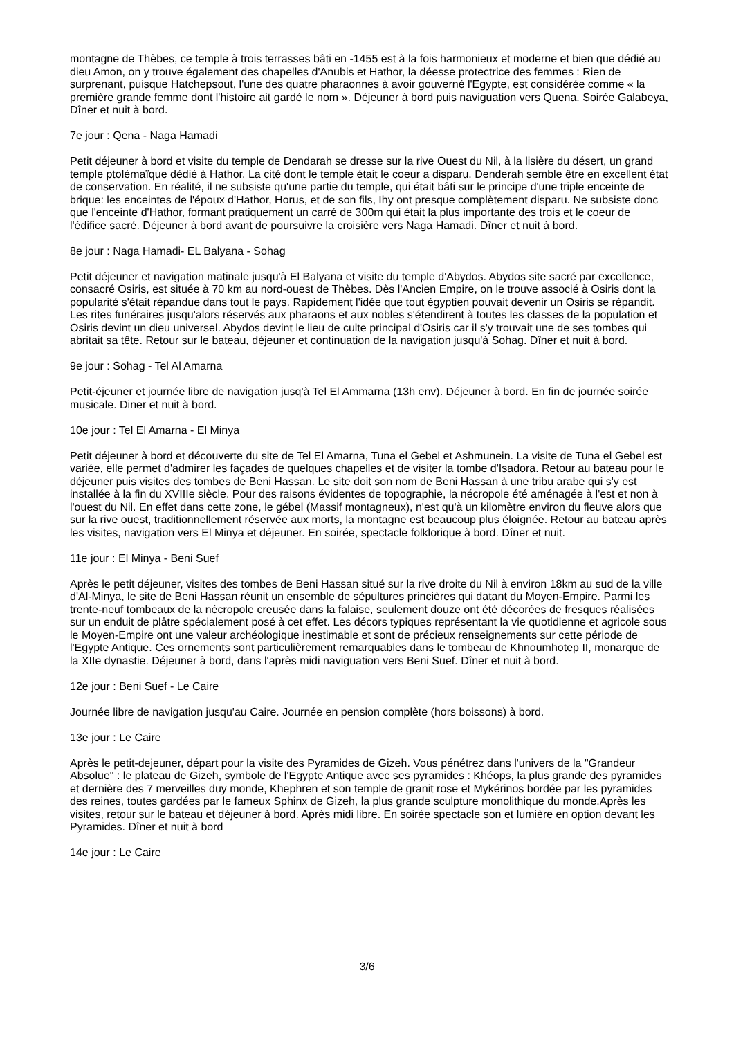montagne de Thèbes, ce temple à trois terrasses bâti en -1455 est à la fois harmonieux et moderne et bien que dédié au dieu Amon, on y trouve également des chapelles d'Anubis et Hathor, la déesse protectrice des femmes : Rien de surprenant, puisque Hatchepsout, l'une des quatre pharaonnes à avoir gouverné l'Egypte, est considérée comme « la première grande femme dont l'histoire ait gardé le nom ». Déjeuner à bord puis naviguation vers Quena. Soirée Galabeya, Dîner et nuit à bord.
7e jour : Qena - Naga Hamadi
Petit déjeuner à bord et visite du temple de Dendarah se dresse sur la rive Ouest du Nil, à la lisière du désert, un grand temple ptolémaïque dédié à Hathor. La cité dont le temple était le coeur a disparu. Denderah semble être en excellent état de conservation. En réalité, il ne subsiste qu'une partie du temple, qui était bâti sur le principe d'une triple enceinte de brique: les enceintes de l'époux d'Hathor, Horus, et de son fils, Ihy ont presque complètement disparu. Ne subsiste donc que l'enceinte d'Hathor, formant pratiquement un carré de 300m qui était la plus importante des trois et le coeur de l'édifice sacré. Déjeuner à bord avant de poursuivre la croisière vers Naga Hamadi. Dîner et nuit à bord.
8e jour : Naga Hamadi- EL Balyana - Sohag
Petit déjeuner et navigation matinale jusqu'à El Balyana et visite du temple d'Abydos. Abydos site sacré par excellence, consacré Osiris, est située à 70 km au nord-ouest de Thèbes. Dès l'Ancien Empire, on le trouve associé à Osiris dont la popularité s'était répandue dans tout le pays. Rapidement l'idée que tout égyptien pouvait devenir un Osiris se répandit. Les rites funéraires jusqu'alors réservés aux pharaons et aux nobles s'étendirent à toutes les classes de la population et Osiris devint un dieu universel. Abydos devint le lieu de culte principal d'Osiris car il s'y trouvait une de ses tombes qui abritait sa tête. Retour sur le bateau, déjeuner et continuation de la navigation jusqu'à Sohag. Dîner et nuit à bord.
9e jour : Sohag - Tel Al Amarna
Petit-éjeuner et journée libre de navigation jusq'à Tel El Ammarna (13h env). Déjeuner à bord. En fin de journée soirée musicale. Diner et nuit à bord.
10e jour : Tel El Amarna - El Minya
Petit déjeuner à bord et découverte du site de Tel El Amarna, Tuna el Gebel et Ashmunein. La visite de Tuna el Gebel est variée, elle permet d'admirer les façades de quelques chapelles et de visiter la tombe d'Isadora. Retour au bateau pour le déjeuner puis visites des tombes de Beni Hassan. Le site doit son nom de Beni Hassan à une tribu arabe qui s'y est installée à la fin du XVIIIe siècle. Pour des raisons évidentes de topographie, la nécropole été aménagée à l'est et non à l'ouest du Nil. En effet dans cette zone, le gébel (Massif montagneux), n'est qu'à un kilomètre environ du fleuve alors que sur la rive ouest, traditionnellement réservée aux morts, la montagne est beaucoup plus éloignée. Retour au bateau après les visites, navigation vers El Minya et déjeuner. En soirée, spectacle folklorique à bord. Dîner et nuit.
11e jour : El Minya - Beni Suef
Après le petit déjeuner, visites des tombes de Beni Hassan situé sur la rive droite du Nil à environ 18km au sud de la ville d'Al-Minya, le site de Beni Hassan réunit un ensemble de sépultures princières qui datant du Moyen-Empire. Parmi les trente-neuf tombeaux de la nécropole creusée dans la falaise, seulement douze ont été décorées de fresques réalisées sur un enduit de plâtre spécialement posé à cet effet. Les décors typiques représentant la vie quotidienne et agricole sous le Moyen-Empire ont une valeur archéologique inestimable et sont de précieux renseignements sur cette période de l'Egypte Antique. Ces ornements sont particulièrement remarquables dans le tombeau de Khnoumhotep II, monarque de la XIIe dynastie. Déjeuner à bord, dans l'après midi naviguation vers Beni Suef. Dîner et nuit à bord.
12e jour : Beni Suef - Le Caire
Journée libre de navigation jusqu'au Caire. Journée en pension complète (hors boissons) à bord.
13e jour : Le Caire
Après le petit-dejeuner, départ pour la visite des Pyramides de Gizeh. Vous pénétrez dans l'univers de la "Grandeur Absolue" : le plateau de Gizeh, symbole de l'Egypte Antique avec ses pyramides : Khéops, la plus grande des pyramides et dernière des 7 merveilles duy monde, Khephren et son temple de granit rose et Mykérinos bordée par les pyramides des reines, toutes gardées par le fameux Sphinx de Gizeh, la plus grande sculpture monolithique du monde.Après les visites, retour sur le bateau et déjeuner à bord. Après midi libre. En soirée spectacle son et lumière en option devant les Pyramides. Dîner et nuit à bord
14e jour : Le Caire
3/6